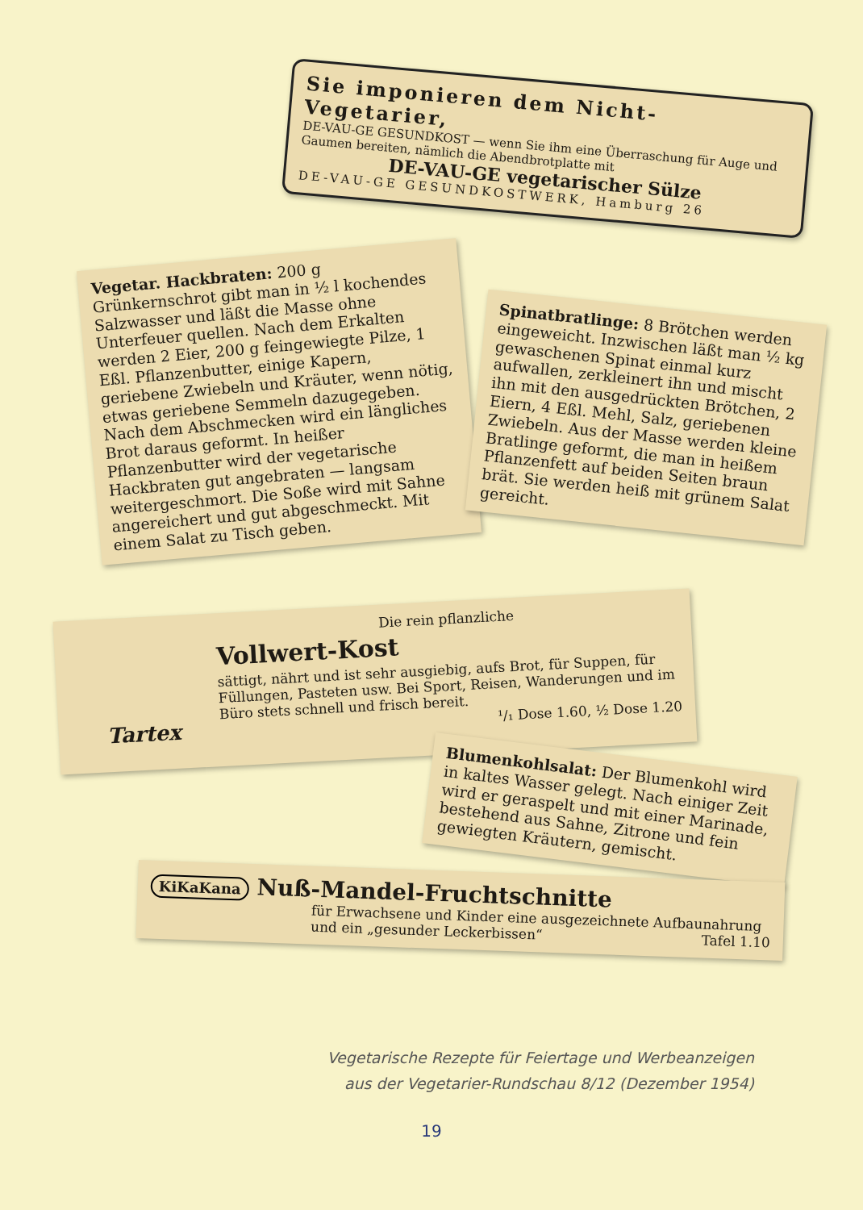Sie imponieren dem Nicht-Vegetarier,
DE-VAU-GE GESUNDKOST — wenn Sie ihm eine Überraschung für Auge und Gaumen bereiten, nämlich die Abendbrotplatte mit
DE-VAU-GE vegetarischer Sülze
DE-VAU-GE GESUNDKOSTWERK, Hamburg 26
Vegetar. Hackbraten: 200 g Grünkernschrot gibt man in ½ l kochendes Salzwasser und läßt die Masse ohne Unterfeuer quellen. Nach dem Erkalten werden 2 Eier, 200 g feingewiegte Pilze, 1 Eßl. Pflanzenbutter, einige Kapern, geriebene Zwiebeln und Kräuter, wenn nötig, etwas geriebene Semmeln dazugegeben. Nach dem Abschmecken wird ein längliches Brot daraus geformt. In heißer Pflanzenbutter wird der vegetarische Hackbraten gut angebraten — langsam weitergeschmort. Die Soße wird mit Sahne angereichert und gut abgeschmeckt. Mit einem Salat zu Tisch geben.
Spinatbratlinge: 8 Brötchen werden eingeweicht. Inzwischen läßt man ½ kg gewaschenen Spinat einmal kurz aufwallen, zerkleinert ihn und mischt ihn mit den ausgedrückten Brötchen, 2 Eiern, 4 Eßl. Mehl, Salz, geriebenen Zwiebeln. Aus der Masse werden kleine Bratlinge geformt, die man in heißem Pflanzenfett auf beiden Seiten braun brät. Sie werden heiß mit grünem Salat gereicht.
Die rein pflanzliche
Vollwert-Kost
sättigt, nährt und ist sehr ausgiebig, aufs Brot, für Suppen, für Füllungen, Pasteten usw. Bei Sport, Reisen, Wanderungen und im Büro stets schnell und frisch bereit.
¹/₁ Dose 1.60, ½ Dose 1.20
Tartex
Blumenkohlsalat: Der Blumenkohl wird in kaltes Wasser gelegt. Nach einiger Zeit wird er geraspelt und mit einer Marinade, bestehend aus Sahne, Zitrone und fein gewiegten Kräutern, gemischt.
KiKaKana Nuß-Mandel-Fruchtschnitte
für Erwachsene und Kinder eine ausgezeichnete Aufbaunahrung und ein „gesunder Leckerbissen“ Tafel 1.10
Vegetarische Rezepte für Feiertage und Werbeanzeigen
aus der Vegetarier-Rundschau 8/12 (Dezember 1954)
19